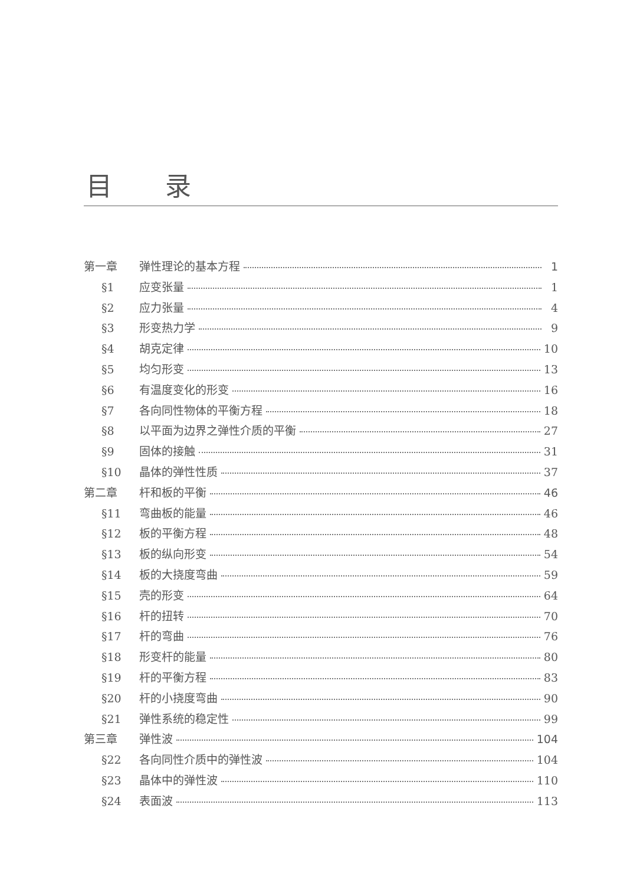目录
第一章 弹性理论的基本方程 1
§1 应变张量 1
§2 应力张量 4
§3 形变热力学 9
§4 胡克定律 10
§5 均匀形变 13
§6 有温度变化的形变 16
§7 各向同性物体的平衡方程 18
§8 以平面为边界之弹性介质的平衡 27
§9 固体的接触 31
§10 晶体的弹性性质 37
第二章 杆和板的平衡 46
§11 弯曲板的能量 46
§12 板的平衡方程 48
§13 板的纵向形变 54
§14 板的大挠度弯曲 59
§15 壳的形变 64
§16 杆的扭转 70
§17 杆的弯曲 76
§18 形变杆的能量 80
§19 杆的平衡方程 83
§20 杆的小挠度弯曲 90
§21 弹性系统的稳定性 99
第三章 弹性波 104
§22 各向同性介质中的弹性波 104
§23 晶体中的弹性波 110
§24 表面波 113